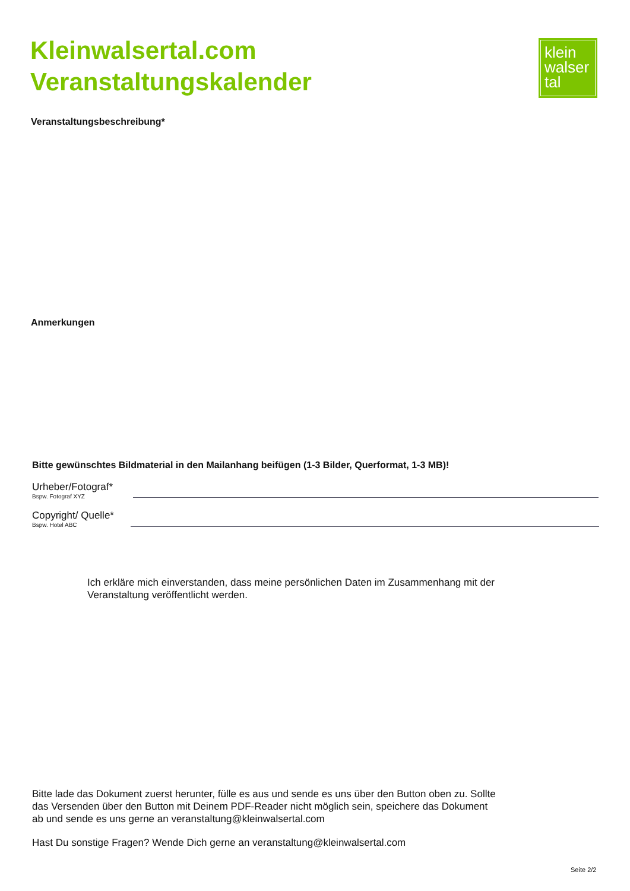Kleinwalsertal.com
Veranstaltungskalender
klein
walser
tal
Veranstaltungsbeschreibung*
Anmerkungen
Bitte gewünschtes Bildmaterial in den Mailanhang beifügen (1-3 Bilder, Querformat, 1-3 MB)!
Urheber/Fotograf*
Bspw. Fotograf XYZ
Copyright/ Quelle*
Bspw. Hotel ABC
Ich erkläre mich einverstanden, dass meine persönlichen Daten im Zusammenhang mit der Veranstaltung veröffentlicht werden.
Bitte lade das Dokument zuerst herunter, fülle es aus und sende es uns über den Button oben zu. Sollte das Versenden über den Button mit Deinem PDF-Reader nicht möglich sein, speichere das Dokument ab und sende es uns gerne an veranstaltung@kleinwalsertal.com
Hast Du sonstige Fragen? Wende Dich gerne an veranstaltung@kleinwalsertal.com
Seite 2/2